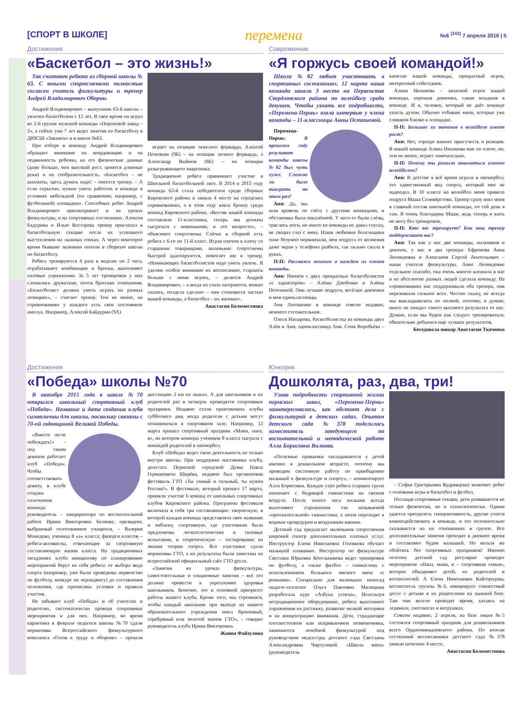[СПОРТ В ШКОЛЕ] перемена №6 <sup>(102)</sup> 7 апреля 2016 | 5
Достижения
«Баскетбол – это жизнь!»
Так считают ребята из сборной школы № 63. С юными спортсменами полностью согласен учитель физкультуры и тренер Андрей Владимирович Оборин.
Андрей Владимирович – выпускник 63-й школы – увлечен баскетболом с 12 лет. В свое время он играл во 2-й группе мужской команды «Пороховой завод – 2», а сейчас уже 7 лет ведет занятия по баскетболу в ДЮСШ «Закамск» и в школе №63.
При отборе в команду Андрей Владимирович обращает внимание на координацию и на подвижность ребенка, на его физические данные (даже больше, чем высокий рост, ценятся длинные руки) и на сообразительность. «Баскетбол – не шахматы, здесь думать надо! – смеется тренер. – А если серьезно, нужно уметь работать в команде в условиях небольшой (по сравнению, например, с футбольной) площадки». Способных ребят Андрей Владимирович присматривает и на уроках физкультуры, и на спортивных состязаниях. Алексея Бадурина и Илью Костарева тренер пригласил в баскетбольную секцию после их успешного выступления на лыжных гонках. А через некоторое время бывшие лыжники попали в сборную школы по баскетболу.
Ребята тренируются 4 раза в неделю по 2 часа, отрабатывают комбинации и броски, выполняют силовые упражнения. За 5 лет тренировок у них сложились дружеские, почти братские отношения. «Баскетболист должен уметь играть на разных позициях», – считает тренер. Тем не менее, на соревнованиях у каждого есть свое постоянное амплуа. Например, Алексей Байдурин (9А)
играет на позиции тяжелого форварда, Алексей Печенкин (9Б) – на позиции легкого форварда, а Александр Выймов (8Б) – на позиции разыгрывающего защитника.
Традиционно ребята принимают участие в Школьной баскетбольной лиге. В 2014 и 2015 году команда 63-й стала победителем среди сборных Кировского района и заняла 4 место на городских соревнованиях, а в этом году взяла бронзу среди команд Кировского района. «Костяк нашей команды составляли 11-классники, теперь мы должны сыграться с новенькими, и это непросто», – объясняют спортсмены. Сейчас в сборной есть ребята с 6-го по 11-й класс. Играя плечом к плечу со старшими товарищами, маленькие спортсмены быстрей адаптируются, помогает им и тренер. «Начинающих баскетболистов надо уметь увлечь. Я уделяю особое внимание их воспитанию, стараюсь больше с ними играть, – делится Андрей Владимирович, – а когда их глаза загораются, можно сказать, полдела сделано – они становятся частью нашей команды, а баскетбол – их жизнью».
Анастасия Беломестнова
Современник
«Я горжусь своей командой!»
Школа №82 любит участвовать в спортивных состязаниях. 12 марта наша команда заняла 3 место на Первенстве Свердловского района по волейболу среди девушек. Чтобы узнать все подробности, «Перемена-Пермь» взяла интервью у члена команды – 11-классницы Анны Осташевой.
Перемена-Пермь: В прошлом году результат команды школы №82 был чуть хуже. Сложно ли было выиграть на этом раз?
Аня: Да, мы шли вровень по счёту с другими командами, и обстановка была накалённой. У кого-то были слёзы, тряслись ноги, но никто из команды не давал спуску, не сводил глаз с мяча. Наши любимые болельщики тоже безумно нервничали, моя подруга от волнения даже экран у телефона разбила, так сильно сжала в руках.
П-П: Расскажи немного о каждом из членов команды.
Аня: Начнём с двух прекрасных баскетболисток «с характером» – Алёны Дзюбенко и Алёны Потехиной. Они лучшие подруги, весёлые девчонки и мои одноклассницы.
Аня Латошенко в команде совсем недавно, немного стеснительная.
Олеся Насырова, баскетболистка из команды двух Алён и Ани, одноклассница Ани. Соня Воробьёва – капитан нашей команды, прекрасный игрок, интересный собеседник.
Алина Низамова – запасной игрок нашей команды, хорошая девчонка, самая младшая в команде. И я, человек, который не даёт команде упасть духом. Обычно отбиваю мячи, которые уже слишком близко к площадке.
П-П: Большое ли значение в волейболе имеет рост?
Аня: Нет, гораздо важнее прыгучесть и реакция. В нашей команде Алина Низамова мне по плечо, но, тем не менее, играет замечательно.
П-П: Почему ты решила заниматься именно волейболом?
Аня: В детстве я всё время играла в пионербол, это единственный вид спорта, который мне не надоедал. В 10 классе на волейбол меня привела подруга Маша Селивёрстова. Тренер сразу взял меня в главный состав школьной команды, по сей день я там. Я очень благодарна Маше, ведь теперь я жить не могу без тренировок.
П-П: Кто вас тренирует? Как ваш тренер поддерживает вас?
Аня: Так как у нас две команды, мальчиков и девочек, у нас и два тренера: Ефремова Анна Леонидовна и Алексанов Сергей Анатольевич – наши учителя физкультуры. Анне Леонидовне отдельное спасибо, она очень многое вложила в нас и из абсолютно разных людей сделала команду. На соревнованиях нас поддерживали оба тренера, они переживали сильнее всех. Честно скажу, не всегда мы выкладывались по полной, поэтому, я думаю, никто не ожидал такого высокого результата от нас. Думаю, если мы будем как следует тренироваться, обязательно добьемся еще лучших результатов.
Беседовала юнкор Анастасия Ткаченко
Достижения
«Победа» школы №70
В октябре 2015 года в школе №70 открылся школьный спортивный клуб «Победа». Название и дата создания клуба символичны для школы, поскольку связаны с 70-ой годовщиной Великой Победы.
«Вместе легче побеждать!» - под таким девизом работает клуб «Победа». Чтобы соответствовать девизу, в клубе создана сплоченная команда: руководитель – замдиректора по воспитательной работе Ирина Викторовна Беляева; президент, выбранный голосованием учащихся, – Валерия Мамедова, ученица 8 «а» класса; физорги классов – ребята-активисты, отвечающие за спортивную составляющую жизни класса. На традиционных заседаниях клуба инициативу по планированию мероприятий берут на себя ребята: от выбора вида спорта (например, уже были проведены первенство по футболу, конкурс по черлидингу) до составления положения, где прописаны условия и правила участия.
Не забывает клуб «Победа» и об учителях и родителях, систематически проводя спортивные мероприятия и для них. Например, во время карантина в феврале педагоги школы №70 сдали нормативы Всероссийского физкультурного комплекса «Готов к труду и обороне» – прошли дистанцию 2 км на лыжах. А для школьников и их родителей раз в четверть проводятся спортивные праздники. Недавно стали практиковать клубы субботнего дня, когда родители с детьми могут позаниматься в спортивном зале. Например, 12 марта прошел спортивный праздник «Мама, папа, я», на котором команда учеников 8 класса сыграла с командой родителей в пионербол.
Клуб «Победа» ведет свою деятельность не только внутри школы. При поддержке наставника клуба, депутата Пермской городской Думы Павла Германовича Ширёва, недавно был организован фестиваль ГТО «Ты умный и сильный, ты нужен России!». В фестивале, который прошел 17 марта, приняли участие 6 команд от школьных спортивных клубов Кировского района. Программа фестиваля включала в себя три составляющие: творческую, в которой каждая команда представляла свое название и эмблему, спортивную, где участникам были предложены легкоатлетические и силовые испытания, и теоретическую – тестирование на знания теории спорта. Все участники сдали нормативы ГТО, а их результаты были занесены на всероссийский официальный сайт ГТО gto.ru.
«Занятия на уроках физкультуры, самостоятельные и секционные занятия – всё это должно привести к укреплению здоровья школьников. Конечно, это и основной приоритет работы нашего клуба. Кроме того, мы стремимся, чтобы каждый школьник при выходе из нашего образовательного учреждения имел бронзовый, серебряный или золотой значок ГТО», - говорит руководитель клуба Ирина Викторовна.
Жанна Файзулина
Юнкорик
Дошколята, раз, два, три!
Узнав подробности спортивной жизни пермских школ, «Перемена-Пермь» заинтересовалась, как обстоят дела с физкультурой в детских садах. Опытом детского сада №378 поделилась заместитель заведующего по воспитательной и методической работе Алла Борисовна Вилкова.
«Полезные привычки закладываются у детей именно в дошкольном возрасте, поэтому мы проводим системную работу по приобщению малышей к физкультуре и спорту», – комментирует Алла Борисовна. Каждое утро ребята старших групп начинают с бодрящей гимнастики на свежем воздухе. После тихого часа малыши всегда выполняют упражнения так называемой «просыпательной» гимнастики, а затем переходят к водным процедурам и воздушным ваннам.
Детский сад предлагает маленьким спортсменам широкий спектр дополнительных платных услуг. Инструктор Елена Николаевна Головкова обучает малышей плаванию. Инструктор по физкультуре Светлана Юрьевна Котельникова ведет тренировки по футболу, а также фитбол – гимнастику с использованием большого мягкого мяча «с рожками». Специально для маленьких непосед педагог-психолог Ольга Павловна Мялицына разработала курс «Азбука успеха». Используя нетрадиционное оборудование, ребята выполняют упражнения на растяжку, развитие мелкой моторики и на концентрацию внимания. Дети, страдающие плоскостопием или искривлением позвоночника, занимаются лечебной физкультурой под руководством медсестры детского сада Светланы Александровны Чиртуловой. «Школа мяча» (руководитель
– Софья Григорьевна Кудрявцева) знакомит ребят с основами игры в баскетбол и футбол.
Посещая спортивные секции, дети развиваются не только физически, но и психологически. Одним удается преодолеть гиперактивность, другие учатся взаимодействовать в команде, и это положительно сказывается на их отношениях в группе. Все дополнительные занятия проходят в дневное время и составляют будни малышей. Но нельзя же обойтись без спортивных праздников! Именно поэтому детский сад регулярно проводит мероприятие «Папа, мама, я – спортивная семья», которое объединяет детей, их родителей и воспитателей. А Елена Николаевна Кайгородова, воспитатель группы №6, инициирует совместный досуг с детьми и их родителями на лыжной базе. Там они весело проводят время, катаясь на ледянках, снегокатах и ватрушках.
Совсем недавно, 2 апреля, на базе лицея №5 состоялся спортивный праздник для дошкольников всего Орджоникидзевского района. По итогам состязаний воспитанники детского сада №378 заняли почетное 4 место.
Анастасия Беломестнова
www.peremena-perm.ru